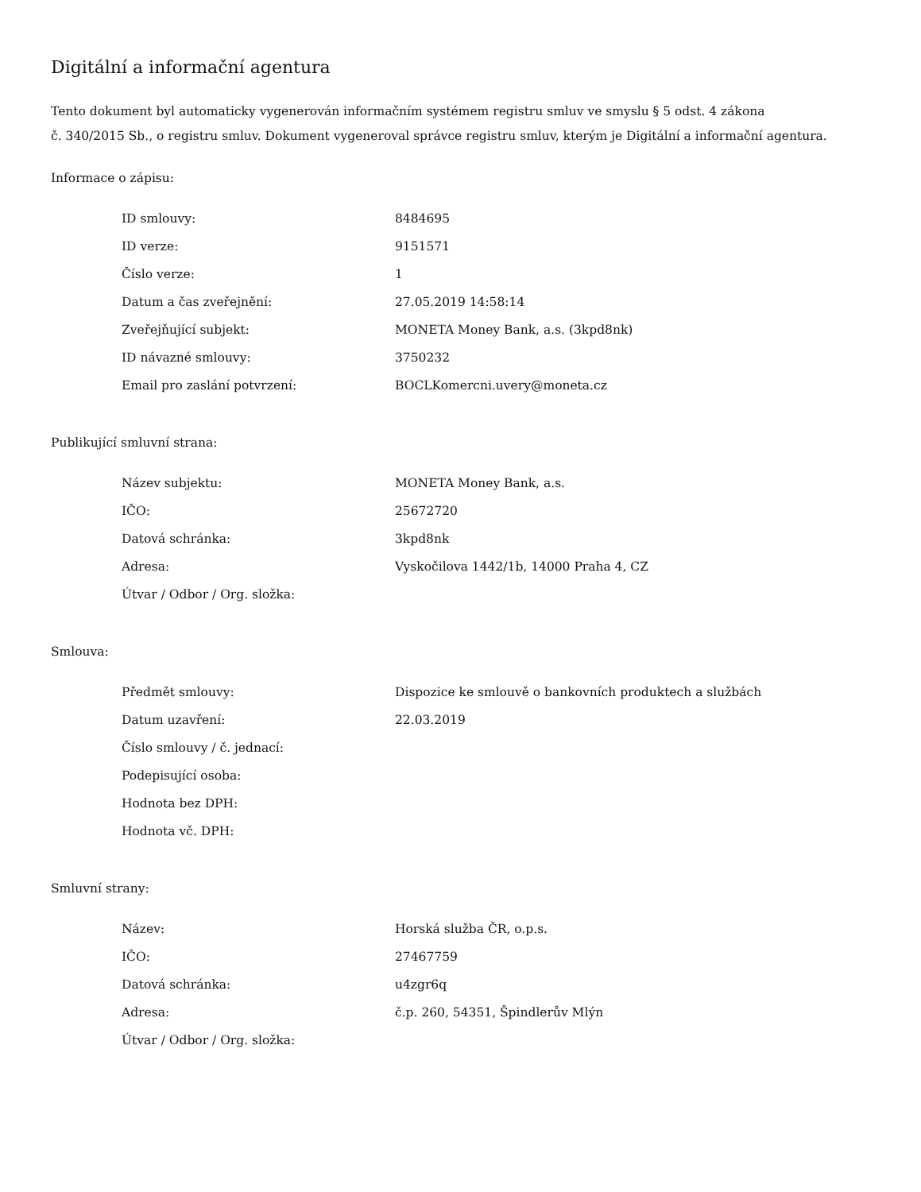Digitální a informační agentura
Tento dokument byl automaticky vygenerován informačním systémem registru smluv ve smyslu § 5 odst. 4 zákona
č. 340/2015 Sb., o registru smluv. Dokument vygeneroval správce registru smluv, kterým je Digitální a informační agentura.
Informace o zápisu:
| ID smlouvy: | 8484695 |
| ID verze: | 9151571 |
| Číslo verze: | 1 |
| Datum a čas zveřejnění: | 27.05.2019 14:58:14 |
| Zveřejňující subjekt: | MONETA Money Bank, a.s. (3kpd8nk) |
| ID návazné smlouvy: | 3750232 |
| Email pro zaslání potvrzení: | BOCLKomercni.uvery@moneta.cz |
Publikující smluvní strana:
| Název subjektu: | MONETA Money Bank, a.s. |
| IČO: | 25672720 |
| Datová schránka: | 3kpd8nk |
| Adresa: | Vyskočilova 1442/1b, 14000 Praha 4, CZ |
| Útvar / Odbor / Org. složka: | |
Smlouva:
| Předmět smlouvy: | Dispozice ke smlouvě o bankovních produktech a službách |
| Datum uzavření: | 22.03.2019 |
| Číslo smlouvy / č. jednací: | |
| Podepisující osoba: | |
| Hodnota bez DPH: | |
| Hodnota vč. DPH: | |
Smluvní strany:
| Název: | Horská služba ČR, o.p.s. |
| IČO: | 27467759 |
| Datová schránka: | u4zgr6q |
| Adresa: | č.p. 260, 54351, Špindlerův Mlýn |
| Útvar / Odbor / Org. složka: | |